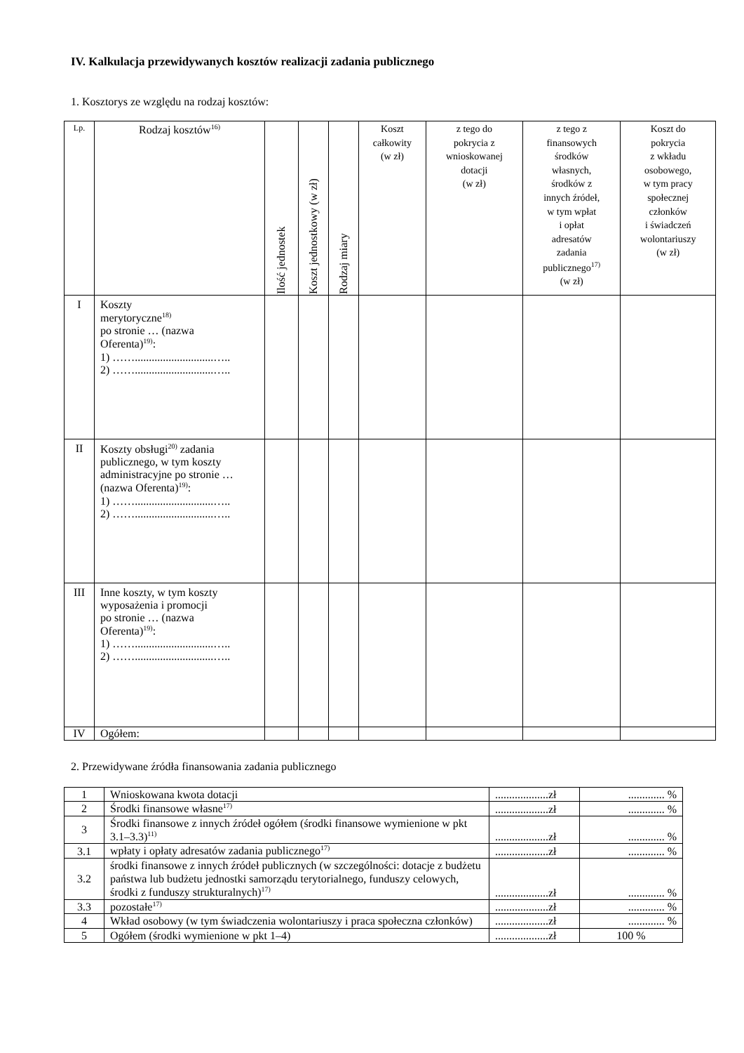IV. Kalkulacja przewidywanych kosztów realizacji zadania publicznego
1. Kosztorys ze względu na rodzaj kosztów:
| Lp. | Rodzaj kosztów<sup>16)</sup> | Ilość jednostek | Koszt jednostkowy (w zł) | Rodzaj miary | Koszt całkowity (w zł) | z tego do pokrycia z wnioskowanej dotacji (w zł) | z tego z finansowych środków własnych, środków z innych źródeł, w tym wpłat i opłat adresatów zadania publicznego<sup>17)</sup> (w zł) | Koszt do pokrycia z wkładu osobowego, w tym pracy społecznej członków i świadczeń wolontariuszy (w zł) |
| --- | --- | --- | --- | --- | --- | --- | --- | --- |
| I | Koszty merytoryczne<sup>18)</sup> po stronie … (nazwa Oferenta)<sup>19)</sup>: 1) ……............................….. 2) ……............................….. | | | | | | | |
| II | Koszty obsługi<sup>20)</sup> zadania publicznego, w tym koszty administracyjne po stronie … (nazwa Oferenta)<sup>19)</sup>: 1) ……............................….. 2) ……............................….. | | | | | | | |
| III | Inne koszty, w tym koszty wyposażenia i promocji po stronie … (nazwa Oferenta)<sup>19)</sup>: 1) ……............................….. 2) ……............................….. | | | | | | | |
| IV | Ogółem: | | | | | | | |
2. Przewidywane źródła finansowania zadania publicznego
| 1 | Wnioskowana kwota dotacji | ...................zł | ............. % |
| 2 | Środki finansowe własne<sup>17)</sup> | ...................zł | ............. % |
| 3 | Środki finansowe z innych źródeł ogółem (środki finansowe wymienione w pkt 3.1–3.3)<sup>11)</sup> | ...................zł | ............. % |
| 3.1 | wpłaty i opłaty adresatów zadania publicznego<sup>17)</sup> | ...................zł | ............. % |
| 3.2 | środki finansowe z innych źródeł publicznych (w szczególności: dotacje z budżetu państwa lub budżetu jednostki samorządu terytorialnego, funduszy celowych, środki z funduszy strukturalnych)<sup>17)</sup> | ...................zł | ............. % |
| 3.3 | pozostałe<sup>17)</sup> | ...................zł | ............. % |
| 4 | Wkład osobowy (w tym świadczenia wolontariuszy i praca społeczna członków) | ...................zł | ............. % |
| 5 | Ogółem (środki wymienione w pkt 1–4) | ...................zł | 100 % |